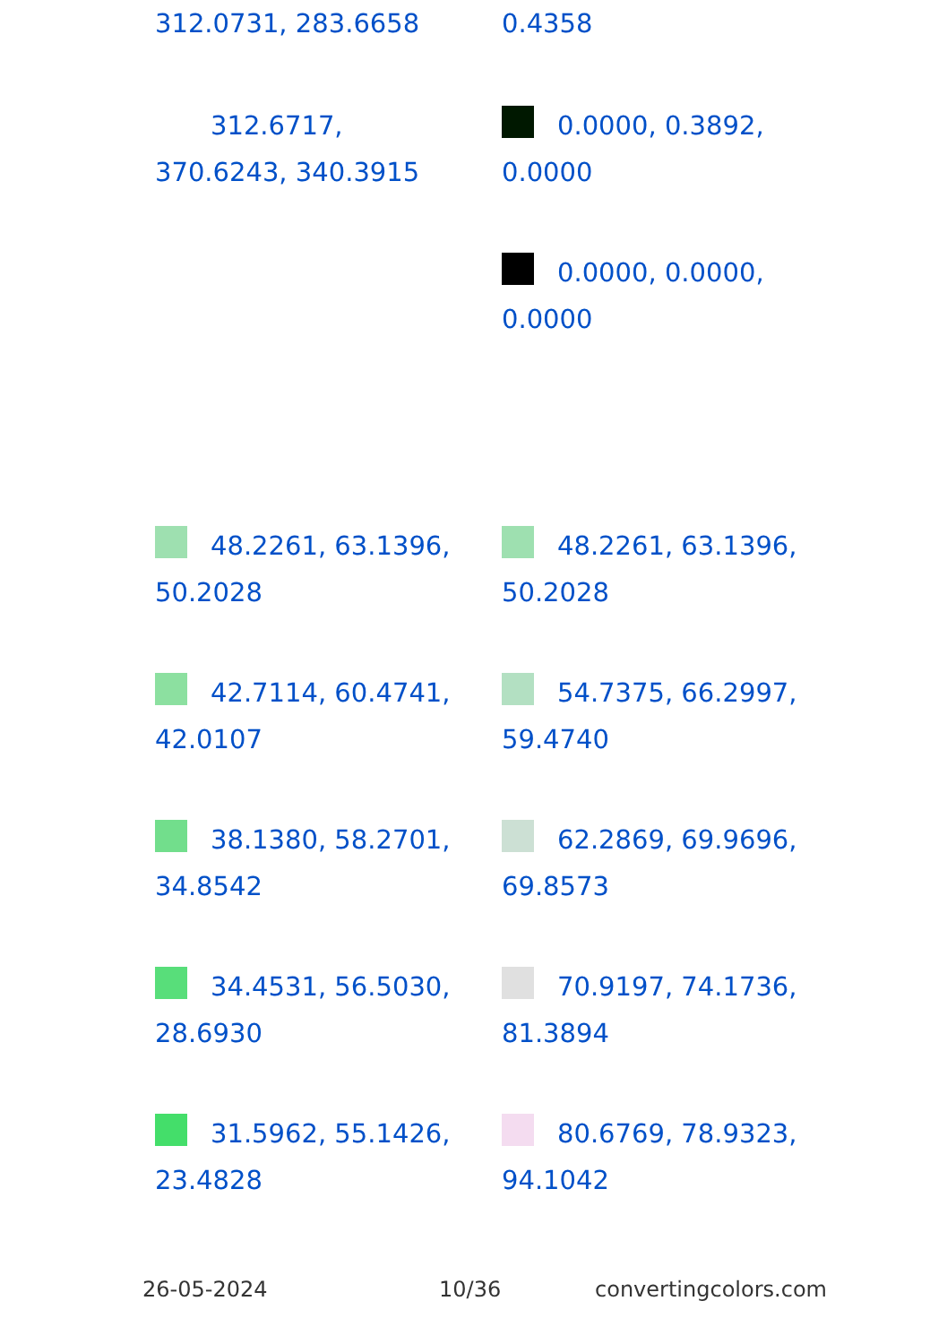312.0731, 283.6658 0.4358
312.6717, 370.6243, 340.3915
0.0000, 0.3892, 0.0000
0.0000, 0.0000, 0.0000
48.2261, 63.1396, 50.2028
48.2261, 63.1396, 50.2028
42.7114, 60.4741, 42.0107
54.7375, 66.2997, 59.4740
38.1380, 58.2701, 34.8542
62.2869, 69.9696, 69.8573
34.4531, 56.5030, 28.6930
70.9197, 74.1736, 81.3894
31.5962, 55.1426, 23.4828
80.6769, 78.9323, 94.1042
26-05-2024 10/36 convertingcolors.com